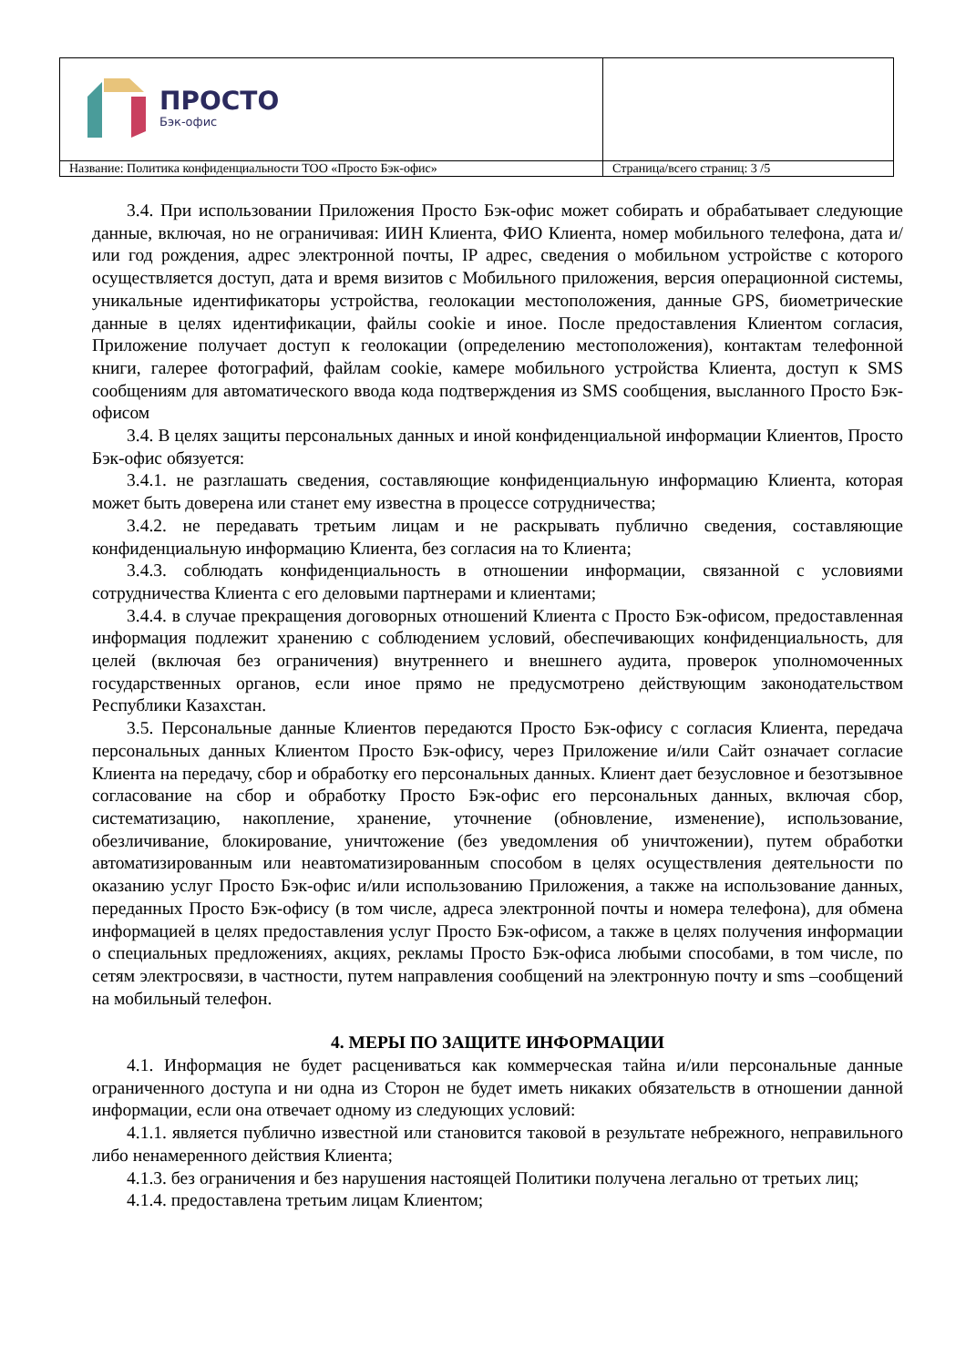| ПРОСТО Бэк-офис | |
| Название: Политика конфиденциальности ТОО «Просто Бэк-офис» | Страница/всего страниц: 3 /5 |
3.4. При использовании Приложения Просто Бэк-офис может собирать и обрабатывает следующие данные, включая, но не ограничивая: ИИН Клиента, ФИО Клиента, номер мобильного телефона, дата и/или год рождения, адрес электронной почты, IP адрес, сведения о мобильном устройстве с которого осуществляется доступ, дата и время визитов с Мобильного приложения, версия операционной системы, уникальные идентификаторы устройства, геолокации местоположения, данные GPS, биометрические данные в целях идентификации, файлы cookie и иное. После предоставления Клиентом согласия, Приложение получает доступ к геолокации (определению местоположения), контактам телефонной книги, галерее фотографий, файлам cookie, камере мобильного устройства Клиента, доступ к SMS сообщениям для автоматического ввода кода подтверждения из SMS сообщения, высланного Просто Бэк-офисом
3.4. В целях защиты персональных данных и иной конфиденциальной информации Клиентов, Просто Бэк-офис обязуется:
3.4.1. не разглашать сведения, составляющие конфиденциальную информацию Клиента, которая может быть доверена или станет ему известна в процессе сотрудничества;
3.4.2. не передавать третьим лицам и не раскрывать публично сведения, составляющие конфиденциальную информацию Клиента, без согласия на то Клиента;
3.4.3. соблюдать конфиденциальность в отношении информации, связанной с условиями сотрудничества Клиента с его деловыми партнерами и клиентами;
3.4.4. в случае прекращения договорных отношений Клиента с Просто Бэк-офисом, предоставленная информация подлежит хранению с соблюдением условий, обеспечивающих конфиденциальность, для целей (включая без ограничения) внутреннего и внешнего аудита, проверок уполномоченных государственных органов, если иное прямо не предусмотрено действующим законодательством Республики Казахстан.
3.5. Персональные данные Клиентов передаются Просто Бэк-офису с согласия Клиента, передача персональных данных Клиентом Просто Бэк-офису, через Приложение и/или Сайт означает согласие Клиента на передачу, сбор и обработку его персональных данных. Клиент дает безусловное и безотзывное согласование на сбор и обработку Просто Бэк-офис его персональных данных, включая сбор, систематизацию, накопление, хранение, уточнение (обновление, изменение), использование, обезличивание, блокирование, уничтожение (без уведомления об уничтожении), путем обработки автоматизированным или неавтоматизированным способом в целях осуществления деятельности по оказанию услуг Просто Бэк-офис и/или использованию Приложения, а также на использование данных, переданных Просто Бэк-офису (в том числе, адреса электронной почты и номера телефона), для обмена информацией в целях предоставления услуг Просто Бэк-офисом, а также в целях получения информации о специальных предложениях, акциях, рекламы Просто Бэк-офиса любыми способами, в том числе, по сетям электросвязи, в частности, путем направления сообщений на электронную почту и sms –сообщений на мобильный телефон.
4. МЕРЫ ПО ЗАЩИТЕ ИНФОРМАЦИИ
4.1. Информация не будет расцениваться как коммерческая тайна и/или персональные данные ограниченного доступа и ни одна из Сторон не будет иметь никаких обязательств в отношении данной информации, если она отвечает одному из следующих условий:
4.1.1. является публично известной или становится таковой в результате небрежного, неправильного либо ненамеренного действия Клиента;
4.1.3. без ограничения и без нарушения настоящей Политики получена легально от третьих лиц;
4.1.4. предоставлена третьим лицам Клиентом;